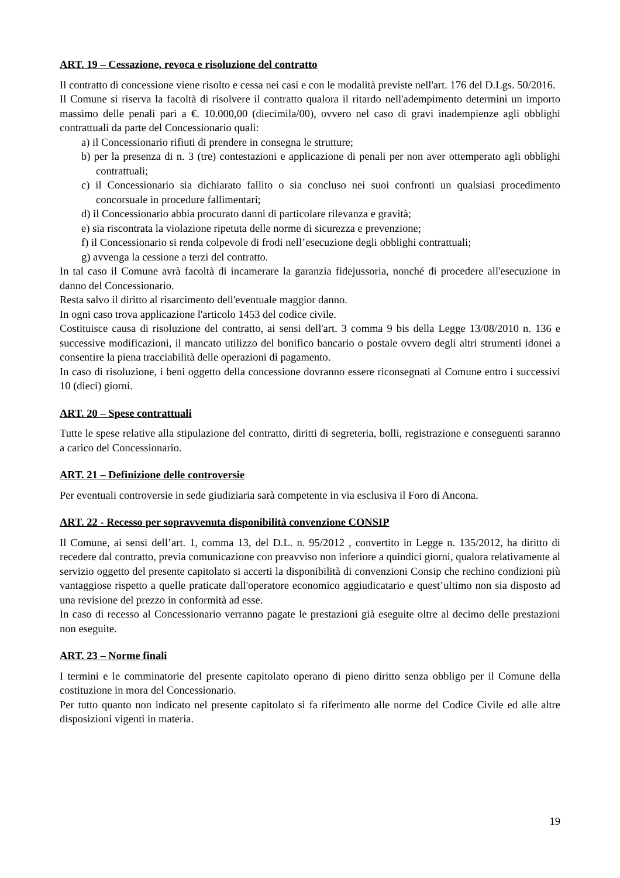ART. 19 – Cessazione, revoca e risoluzione del contratto
Il contratto di concessione viene risolto e cessa nei casi e con le modalità previste nell'art. 176 del D.Lgs. 50/2016.
Il Comune si riserva la facoltà di risolvere il contratto qualora il ritardo nell'adempimento determini un importo massimo delle penali pari a €. 10.000,00 (diecimila/00), ovvero nel caso di gravi inadempienze agli obblighi contrattuali da parte del Concessionario quali:
a) il Concessionario rifiuti di prendere in consegna le strutture;
b) per la presenza di n. 3 (tre) contestazioni e applicazione di penali per non aver ottemperato agli obblighi contrattuali;
c) il Concessionario sia dichiarato fallito o sia concluso nei suoi confronti un qualsiasi procedimento concorsuale in procedure fallimentari;
d) il Concessionario abbia procurato danni di particolare rilevanza e gravità;
e) sia riscontrata la violazione ripetuta delle norme di sicurezza e prevenzione;
f) il Concessionario si renda colpevole di frodi nell’esecuzione degli obblighi contrattuali;
g) avvenga la cessione a terzi del contratto.
In tal caso il Comune avrà facoltà di incamerare la garanzia fidejussoria, nonché di procedere all'esecuzione in danno del Concessionario.
Resta salvo il diritto al risarcimento dell'eventuale maggior danno.
In ogni caso trova applicazione l'articolo 1453 del codice civile.
Costituisce causa di risoluzione del contratto, ai sensi dell'art. 3 comma 9 bis della Legge 13/08/2010 n. 136 e successive modificazioni, il mancato utilizzo del bonifico bancario o postale ovvero degli altri strumenti idonei a consentire la piena tracciabilità delle operazioni di pagamento.
In caso di risoluzione, i beni oggetto della concessione dovranno essere riconsegnati al Comune entro i successivi 10 (dieci) giorni.
ART. 20 – Spese contrattuali
Tutte le spese relative alla stipulazione del contratto, diritti di segreteria, bolli, registrazione e conseguenti saranno a carico del Concessionario.
ART. 21 – Definizione delle controversie
Per eventuali controversie in sede giudiziaria sarà competente in via esclusiva il Foro di Ancona.
ART. 22 - Recesso per sopravvenuta disponibilità convenzione CONSIP
Il Comune, ai sensi dell’art. 1, comma 13, del D.L. n. 95/2012 , convertito in Legge n. 135/2012, ha diritto di recedere dal contratto, previa comunicazione con preavviso non inferiore a quindici giorni, qualora relativamente al servizio oggetto del presente capitolato si accerti la disponibilità di convenzioni Consip che rechino condizioni più vantaggiose rispetto a quelle praticate dall'operatore economico aggiudicatario e quest’ultimo non sia disposto ad una revisione del prezzo in conformità ad esse.
In caso di recesso al Concessionario verranno pagate le prestazioni già eseguite oltre al decimo delle prestazioni non eseguite.
ART. 23 – Norme finali
I termini e le comminatorie del presente capitolato operano di pieno diritto senza obbligo per il Comune della costituzione in mora del Concessionario.
Per tutto quanto non indicato nel presente capitolato si fa riferimento alle norme del Codice Civile ed alle altre disposizioni vigenti in materia.
19